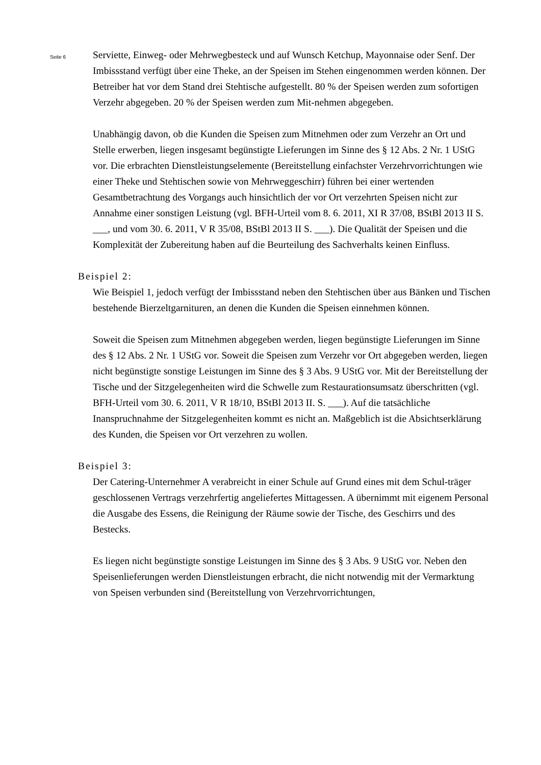Seite 6
Serviette, Einweg- oder Mehrwegbesteck und auf Wunsch Ketchup, Mayonnaise oder Senf. Der Imbissstand verfügt über eine Theke, an der Speisen im Stehen eingenommen werden können. Der Betreiber hat vor dem Stand drei Stehtische aufgestellt. 80 % der Speisen werden zum sofortigen Verzehr abgegeben. 20 % der Speisen werden zum Mit-nehmen abgegeben.
Unabhängig davon, ob die Kunden die Speisen zum Mitnehmen oder zum Verzehr an Ort und Stelle erwerben, liegen insgesamt begünstigte Lieferungen im Sinne des § 12 Abs. 2 Nr. 1 UStG vor. Die erbrachten Dienstleistungselemente (Bereitstellung einfachster Verzehrvorrichtungen wie einer Theke und Stehtischen sowie von Mehrweggeschirr) führen bei einer wertenden Gesamtbetrachtung des Vorgangs auch hinsichtlich der vor Ort verzehrten Speisen nicht zur Annahme einer sonstigen Leistung (vgl. BFH-Urteil vom 8. 6. 2011, XI R 37/08, BStBl 2013 II S. ___, und vom 30. 6. 2011, V R 35/08, BStBl 2013 II S. ___). Die Qualität der Speisen und die Komplexität der Zubereitung haben auf die Beurteilung des Sachverhalts keinen Einfluss.
Beispiel 2:
Wie Beispiel 1, jedoch verfügt der Imbissstand neben den Stehtischen über aus Bänken und Tischen bestehende Bierzeltgarnituren, an denen die Kunden die Speisen einnehmen können.
Soweit die Speisen zum Mitnehmen abgegeben werden, liegen begünstigte Lieferungen im Sinne des § 12 Abs. 2 Nr. 1 UStG vor. Soweit die Speisen zum Verzehr vor Ort abgegeben werden, liegen nicht begünstigte sonstige Leistungen im Sinne des § 3 Abs. 9 UStG vor. Mit der Bereitstellung der Tische und der Sitzgelegenheiten wird die Schwelle zum Restaurationsumsatz überschritten (vgl. BFH-Urteil vom 30. 6. 2011, V R 18/10, BStBl 2013 II. S. ___). Auf die tatsächliche Inanspruchnahme der Sitzgelegenheiten kommt es nicht an. Maßgeblich ist die Absichtserklärung des Kunden, die Speisen vor Ort verzehren zu wollen.
Beispiel 3:
Der Catering-Unternehmer A verabreicht in einer Schule auf Grund eines mit dem Schul-träger geschlossenen Vertrags verzehrfertig angeliefertes Mittagessen. A übernimmt mit eigenem Personal die Ausgabe des Essens, die Reinigung der Räume sowie der Tische, des Geschirrs und des Bestecks.
Es liegen nicht begünstigte sonstige Leistungen im Sinne des § 3 Abs. 9 UStG vor. Neben den Speisenlieferungen werden Dienstleistungen erbracht, die nicht notwendig mit der Vermarktung von Speisen verbunden sind (Bereitstellung von Verzehrvorrichtungen,